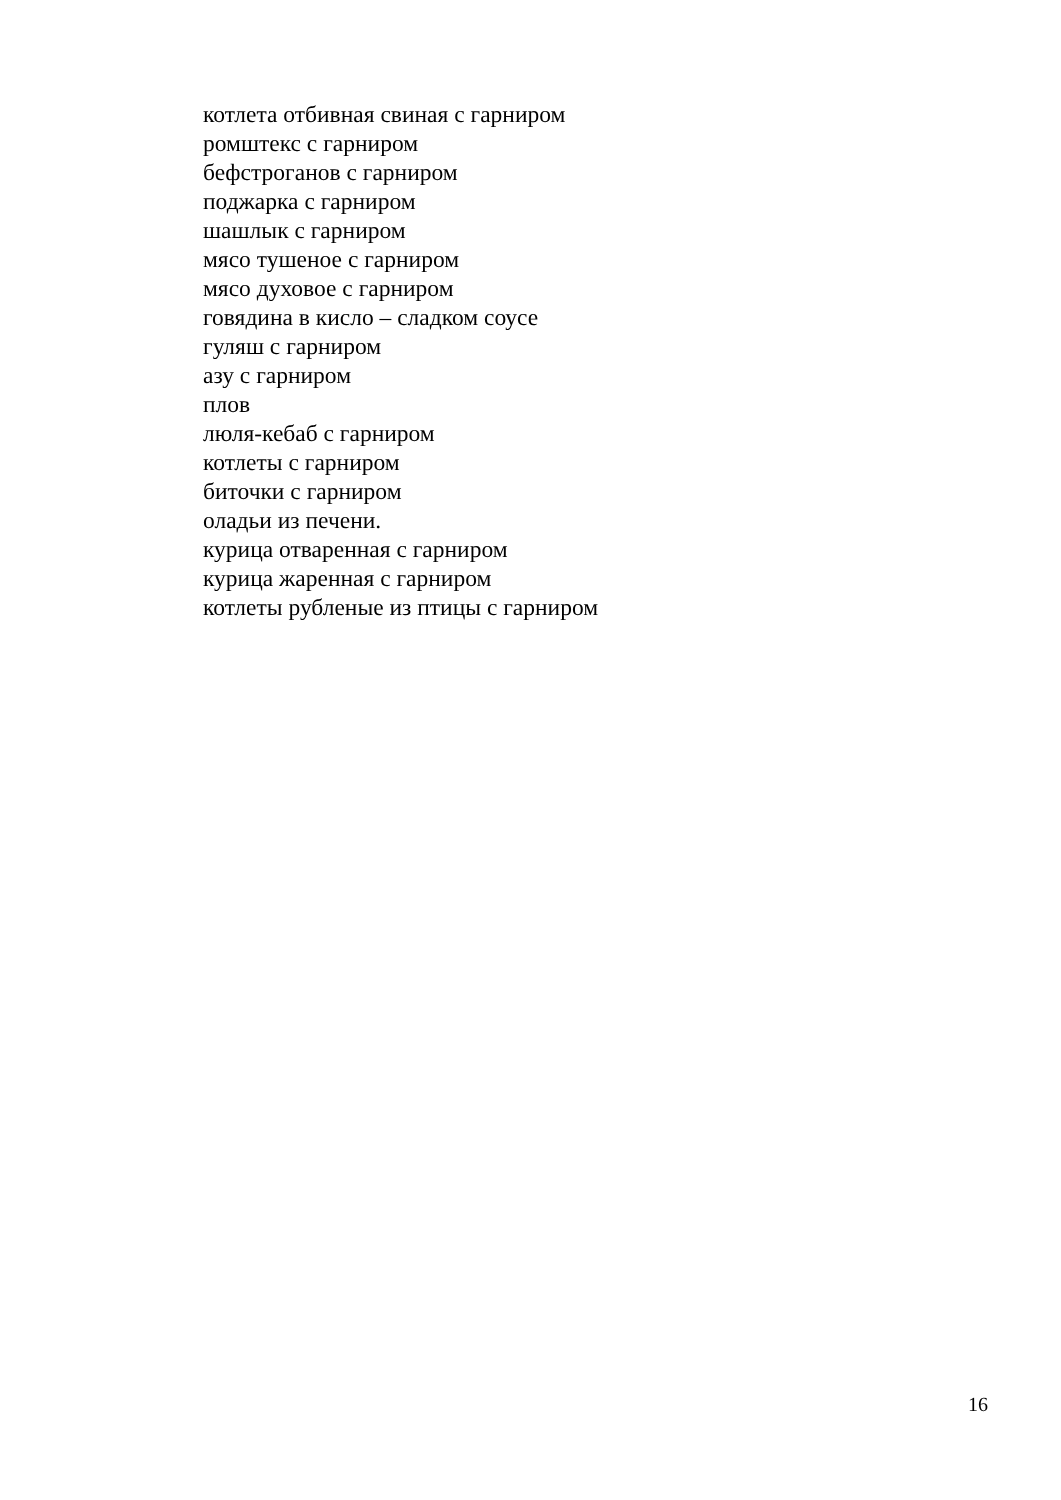котлета отбивная свиная с гарниром
ромштекс с гарниром
бефстроганов с гарниром
поджарка с гарниром
шашлык с гарниром
мясо тушеное с гарниром
мясо духовое с гарниром
говядина в кисло – сладком соусе
гуляш с гарниром
азу с гарниром
плов
люля-кебаб с гарниром
котлеты с гарниром
биточки с гарниром
оладьи из печени.
курица отваренная с гарниром
курица жаренная с гарниром
котлеты рубленые из птицы с гарниром
16